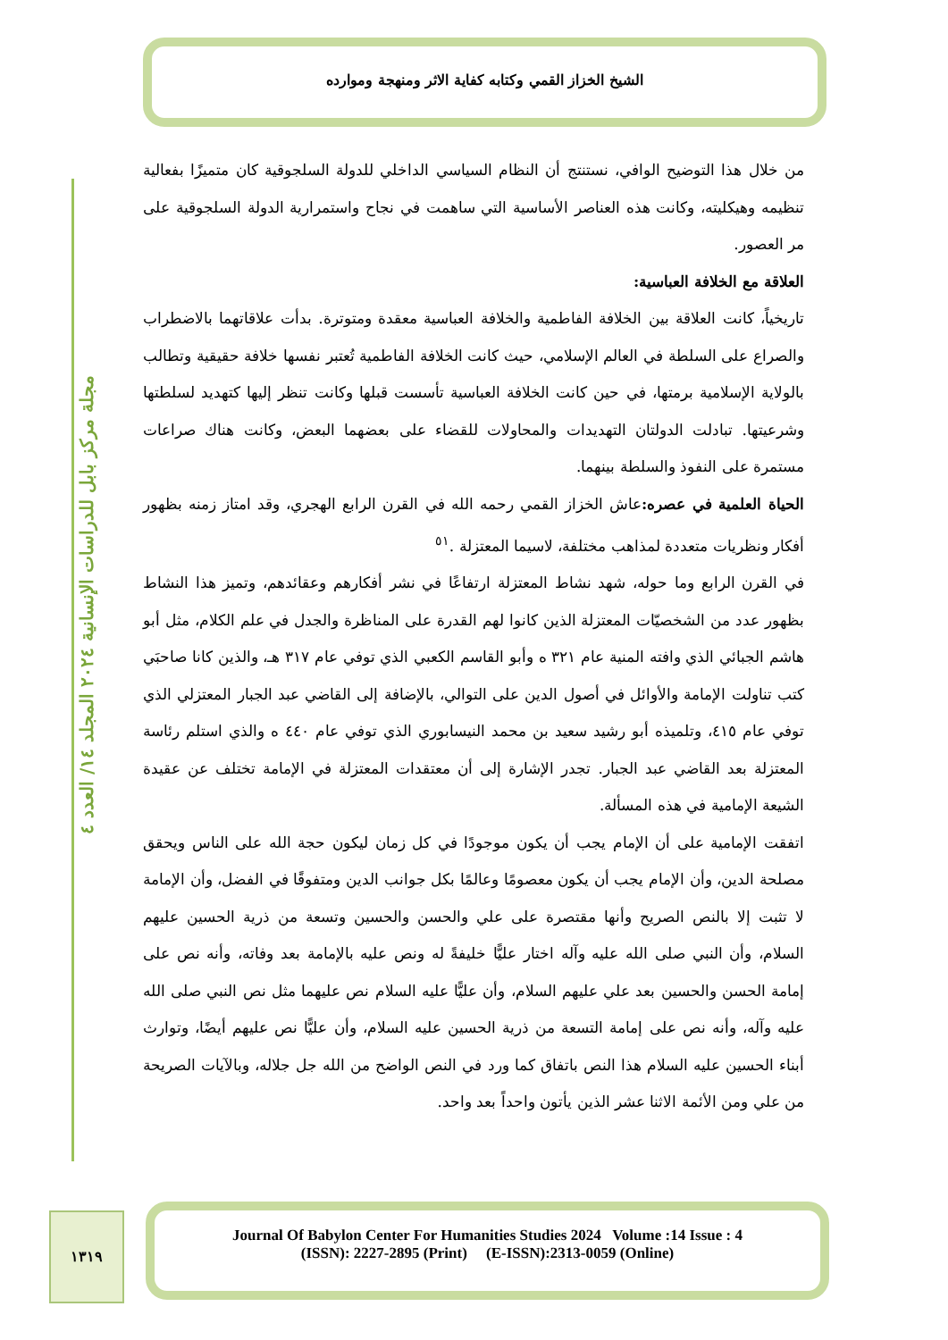الشيخ الخزاز القمي وكتابه كفاية الاثر ومنهجة وموارده
مجلة مركز بابل للدراسات الإنسانية ٢٠٢٤ المجلد ١٤/ العدد ٤
من خلال هذا التوضيح الوافي، نستنتج أن النظام السياسي الداخلي للدولة السلجوقية كان متميزًا بفعالية تنظيمه وهيكليته، وكانت هذه العناصر الأساسية التي ساهمت في نجاح واستمرارية الدولة السلجوقية على مر العصور.
العلاقة مع الخلافة العباسية:
تاريخياً، كانت العلاقة بين الخلافة الفاطمية والخلافة العباسية معقدة ومتوترة. بدأت علاقاتهما بالاضطراب والصراع على السلطة في العالم الإسلامي، حيث كانت الخلافة الفاطمية تُعتبر نفسها خلافة حقيقية وتطالب بالولاية الإسلامية برمتها، في حين كانت الخلافة العباسية تأسست قبلها وكانت تنظر إليها كتهديد لسلطتها وشرعيتها. تبادلت الدولتان التهديدات والمحاولات للقضاء على بعضهما البعض، وكانت هناك صراعات مستمرة على النفوذ والسلطة بينهما.
الحياة العلمية في عصره: عاش الخزاز القمي رحمه الله في القرن الرابع الهجري، وقد امتاز زمنه بظهور أفكار ونظريات متعددة لمذاهب مختلفة، لاسيما المعتزلة .<sup>٥١</sup>
في القرن الرابع وما حوله، شهد نشاط المعتزلة ارتفاعًا في نشر أفكارهم وعقائدهم، وتميز هذا النشاط بظهور عدد من الشخصيّات المعتزلة الذين كانوا لهم القدرة على المناظرة والجدل في علم الكلام، مثل أبو هاشم الجبائي الذي وافته المنية عام ٣٢١ ه وأبو القاسم الكعبي الذي توفي عام ٣١٧ هـ، والذين كانا صاحبَي كتب تناولت الإمامة والأوائل في أصول الدين على التوالي، بالإضافة إلى القاضي عبد الجبار المعتزلي الذي توفي عام ٤١٥، وتلميذه أبو رشيد سعيد بن محمد النيسابوري الذي توفي عام ٤٤٠ ه والذي استلم رئاسة المعتزلة بعد القاضي عبد الجبار. تجدر الإشارة إلى أن معتقدات المعتزلة في الإمامة تختلف عن عقيدة الشيعة الإمامية في هذه المسألة.
اتفقت الإمامية على أن الإمام يجب أن يكون موجودًا في كل زمان ليكون حجة الله على الناس ويحقق مصلحة الدين، وأن الإمام يجب أن يكون معصومًا وعالمًا بكل جوانب الدين ومتفوقًا في الفضل، وأن الإمامة لا تثبت إلا بالنص الصريح وأنها مقتصرة على علي والحسن والحسين وتسعة من ذرية الحسين عليهم السلام، وأن النبي صلى الله عليه وآله اختار عليًّا خليفةً له ونص عليه بالإمامة بعد وفاته، وأنه نص على إمامة الحسن والحسين بعد علي عليهم السلام، وأن عليًّا عليه السلام نص عليهما مثل نص النبي صلى الله عليه وآله، وأنه نص على إمامة التسعة من ذرية الحسين عليه السلام، وأن عليًّا نص عليهم أيضًا، وتوارث أبناء الحسين عليه السلام هذا النص باتفاق كما ورد في النص الواضح من الله جل جلاله، وبالآيات الصريحة من علي ومن الأئمة الاثنا عشر الذين يأتون واحداً بعد واحد.
١٣١٩
Journal Of Babylon Center For Humanities Studies 2024 Volume :14 Issue : 4
(ISSN): 2227-2895 (Print) (E-ISSN):2313-0059 (Online)